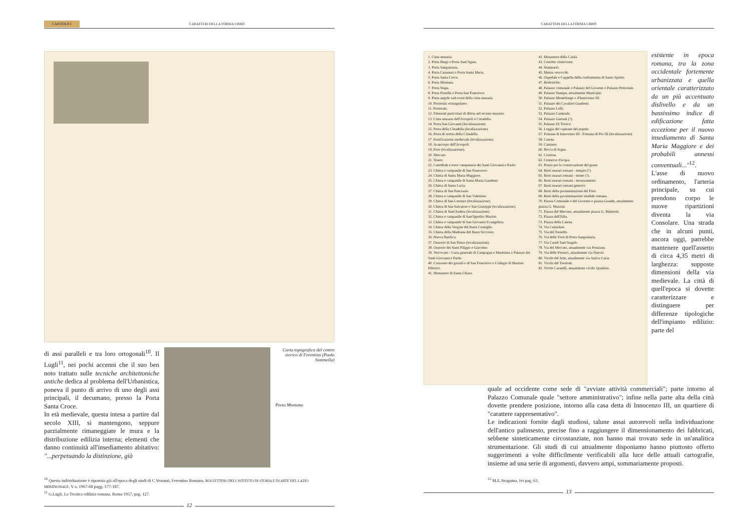CAPITOLO I CARATTERI DELLA FORMA URBIS
di assi paralleli e tra loro ortogonali<sup>10</sup>. Il Lugli<sup>11</sup>, nei pochi accenni che il suo ben noto trattato sulle tecniche architettoniche antiche dedica al problema dell'Urbanistica, poneva il punto di arrivo di uno degli assi principali, il decumano, presso la Porta Santa Croce.
In età medievale, questa intesa a partire dal secolo XIII, si mantengono, seppure parzialmente rimaneggiate le mura e la distribuzione edilizia interna; elementi che danno continuità all'insediamento abitativo: "...perpetuando la distinzione, già
Carta topografica del centro storico di Ferentino (Paolo Sommella)
Porta Montana
<sup>10</sup> Questa individuazione è riportata già all'epoca degli studi di C.Venanzi, Ferentino Romana, BOLLETTINO DELL'ISTITUTO DI STORIA E DI ARTE DEL LAZIO MERIDIONALE, V a. 1967-68 pagg. 177-187.
<sup>11</sup> G.Lugli, La Tecnica edilizia romana, Roma 1957, pag. 127.
12
CARATTERI DELLA FORMA URBIS
1. Cinta muraria.
2. Porta Burgi o Porta Sant'Agata.
3. Porta Sanguinaria.
4. Porta Casamari o Porta Santa Maria.
5. Porta Santa Croce.
6. Porta Montana.
7. Porta Stupa.
8. Porta Portella o Porta San Francesco.
9. Porta angolo sud-ovest della cinta muraria.
10. Posterula «triangolare».
11. Posterula.
12. Elementi particolari di difesa nel recinto murario.
13. Cinta muraria dell'Acropoli o Cittadella.
14. Porta San Giovanni (localizzazione).
15. Porta della Cittadella (localizzazione).
16. Porta di sortita della Cittadella.
17. Fortificazione medievale (localizzazione).
18. Avancorpo dell'Acropoli.
19. Foro (localizzazione).
20. Mercato.
21. Teatro.
22. Cattedrale e torre campanaria dei Santi Giovanni e Paolo.
23. Chiesa e campanile di San Francesco.
24. Chiesa di Santa Maria Maggiore.
25. Chiesa e campanile di Santa Maria Gaudenti.
26. Chiesa di Santa Lucia.
27. Chiesa di San Pancrazio.
28. Chiesa e campanile di San Valentino.
29. Chiesa di San Lorenzo (localizzazione).
30. Chiesa di San Salvatore o San Giuseppe (localizzazione).
31. Chiesa di Sant'Andrea (localizzazione).
32. Chiesa e campanile di Sant'Ippolito Martire.
33. Chiesa e campanile di San Giovanni Evangelista.
34. Chiesa della Vergine del Buon Consiglio.
35. Chiesa della Madonna del Buon Soccorso.
36. Nuova Basilica.
37. Oratorio di San Pietro (localizzazione).
38. Oratorio dei Santi Filippo e Giacomo.
39. Vescovato - Curia generale di Campagna e Marittima o Palazzo dei Santi Giovanni e Paolo.
40. Convento dei gesuiti o di San Francesco o Collegio di Martino Filettico.
41. Monastero di Santa Chiara.
42. Monastero della Carità.
43. Cenobio cistercense.
44. Seminario.
45. Mensa vescovile.
46. Ospedale e Cappella della confraternita di Santo Spirito.
47. Brefotrofio.
48. Palazzo comunale o Palazzo del Governo o Palazzo Pretoriale.
49. Palazzo Stampa, attualmente Municipio.
50. Palazzo Montelongo o d'Innocenzo III.
51. Palazzo dei Cavalieri Gaudenti.
52. Palazzo Lolli.
53. Palazzo Camerale.
54. Palazzo Gaetani (?).
55. Palazzo Di Torrice.
56. Loggia del capitano del popolo.
57. Fontana di Innocenzo III - Fontana di Pio IX (localizzazione).
58. Catena.
59. Cimitero.
60. Bocca di fogna.
61. Cisterna.
62. Conserve d'acqua.
63. Pozzo per la conservazione del grano.
64. Resti murari romani - tempio (?).
65. Resti murari romani - terme (?).
66. Resti murari romani - terrazzamenti.
67. Resti murari romani generici.
68. Resti della pavimentazione del Foro.
69. Resti della pavimentazione stradale romana.
70. Piazza Comunale o del Governo o piazza Grande, attualmente piazza G. Mazzini.
71. Piazza del Mercato, attualmente piazza G. Matteotti.
72. Piazza dell'Erba.
73. Piazza della Catena.
74. Via Consolare.
75. Via del Tornello.
76. Via delle Torri di Porta Sanguinaria.
77. Via Castel Sant'Angelo.
78. Via del Mercato, attualmente via Ponziana.
79. Via delle Fornaci, attualmente via Naevio.
80. Vicolo del Sole, attualmente via Antica Curia.
81. Vicolo del Torrione.
82. Vicolo Caratelli, attualmente vicolo Quartino.
esistente in epoca romana, tra la zona occidentale fortemente urbanizzata e quella orientale caratterizzato da un più accentuato dislivello e da un bassissimo indice di edificazione fatta eccezione per il nuovo insediamento di Santa Maria Maggiore e dei probabili annessi conventuali..."<sup>12</sup>. L'asse di nuovo ordinamento, l'arteria principale, su cui prendono corpo le nuove ripartizioni diventa la via Consolare. Una strada che in alcuni punti, ancora oggi, parrebbe mantenere quell'assetto di circa 4,35 metri di larghezza: supposte dimensioni della via medievale. La città di quell'epoca si dovette caratterizzare e distinguere per differenze tipologiche dell'impianto edilizio: parte del
quale ad occidente come sede di "avviate attività commerciali"; parte intorno al Palazzo Comunale quale "settore amministrativo"; infine nella parte alta della città dovette prendere posizione, intorno alla casa detta di Innocenzo III, un quartiere di "carattere rappresentativo".
Le indicazioni fornite dagli studiosi, talune assai autorevoli nella individuazione dell'antico palinsesto, precise fino a raggiungere il dimensionamento dei fabbricati, sebbene sinteticamente circostanziate, non hanno mai trovato sede in un'analitica strumentazione. Gli studi di cui attualmente disponiamo hanno piuttosto offerto suggerimenti a volte difficilmente verificabili alla luce delle attuali cartografie, insieme ad una serie di argomenti, davvero ampi, sommariamente proposti.
<sup>12</sup> M.E.Avagnina, Ivi pag. 63.
13